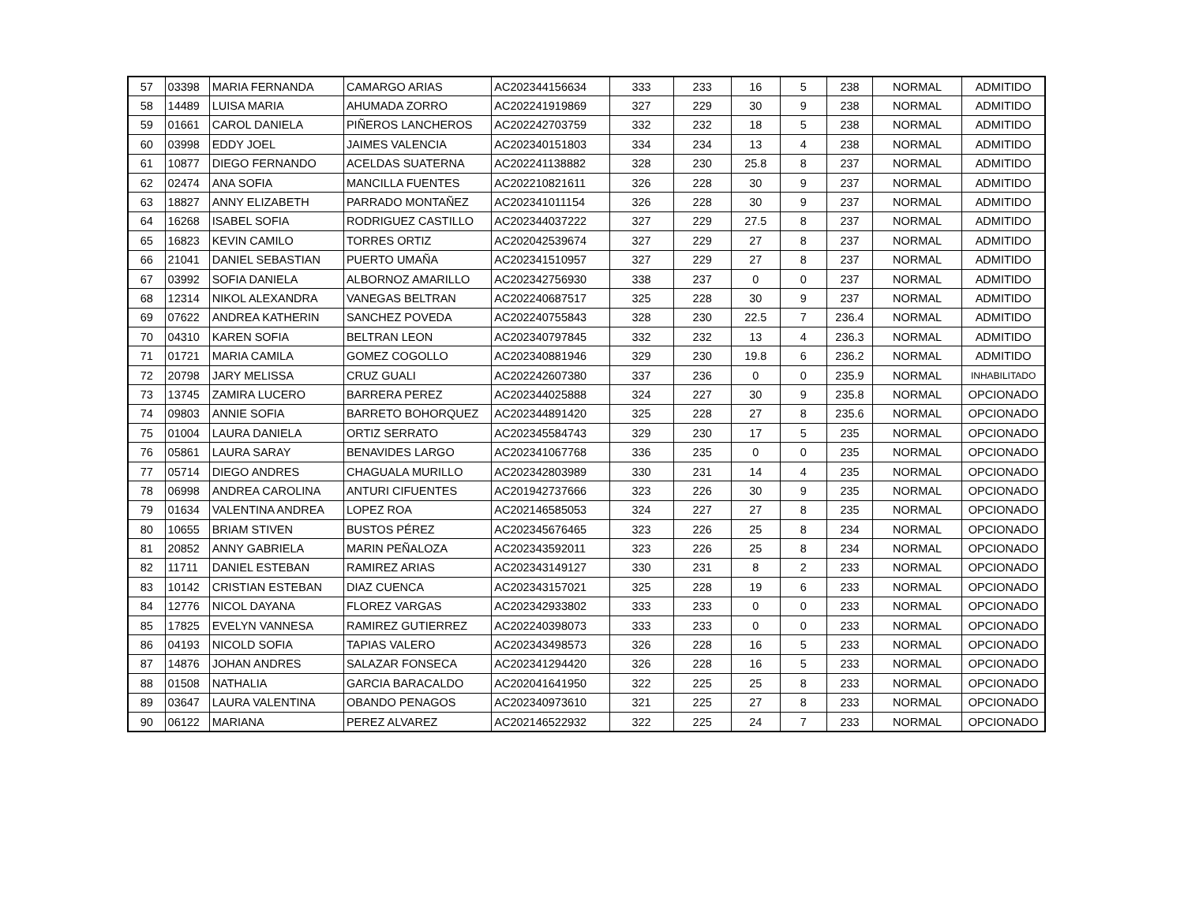| 57 | 03398 | MARIA FERNANDA | CAMARGO ARIAS | AC202344156634 | 333 | 233 | 16 | 5 | 238 | NORMAL | ADMITIDO |
| 58 | 14489 | LUISA MARIA | AHUMADA ZORRO | AC202241919869 | 327 | 229 | 30 | 9 | 238 | NORMAL | ADMITIDO |
| 59 | 01661 | CAROL DANIELA | PIÑEROS LANCHEROS | AC202242703759 | 332 | 232 | 18 | 5 | 238 | NORMAL | ADMITIDO |
| 60 | 03998 | EDDY JOEL | JAIMES VALENCIA | AC202340151803 | 334 | 234 | 13 | 4 | 238 | NORMAL | ADMITIDO |
| 61 | 10877 | DIEGO FERNANDO | ACELDAS SUATERNA | AC202241138882 | 328 | 230 | 25.8 | 8 | 237 | NORMAL | ADMITIDO |
| 62 | 02474 | ANA SOFIA | MANCILLA FUENTES | AC202210821611 | 326 | 228 | 30 | 9 | 237 | NORMAL | ADMITIDO |
| 63 | 18827 | ANNY ELIZABETH | PARRADO MONTAÑEZ | AC202341011154 | 326 | 228 | 30 | 9 | 237 | NORMAL | ADMITIDO |
| 64 | 16268 | ISABEL SOFIA | RODRIGUEZ CASTILLO | AC202344037222 | 327 | 229 | 27.5 | 8 | 237 | NORMAL | ADMITIDO |
| 65 | 16823 | KEVIN CAMILO | TORRES ORTIZ | AC202042539674 | 327 | 229 | 27 | 8 | 237 | NORMAL | ADMITIDO |
| 66 | 21041 | DANIEL SEBASTIAN | PUERTO UMAÑA | AC202341510957 | 327 | 229 | 27 | 8 | 237 | NORMAL | ADMITIDO |
| 67 | 03992 | SOFIA DANIELA | ALBORNOZ AMARILLO | AC202342756930 | 338 | 237 | 0 | 0 | 237 | NORMAL | ADMITIDO |
| 68 | 12314 | NIKOL ALEXANDRA | VANEGAS BELTRAN | AC202240687517 | 325 | 228 | 30 | 9 | 237 | NORMAL | ADMITIDO |
| 69 | 07622 | ANDREA KATHERIN | SANCHEZ POVEDA | AC202240755843 | 328 | 230 | 22.5 | 7 | 236.4 | NORMAL | ADMITIDO |
| 70 | 04310 | KAREN SOFIA | BELTRAN LEON | AC202340797845 | 332 | 232 | 13 | 4 | 236.3 | NORMAL | ADMITIDO |
| 71 | 01721 | MARIA CAMILA | GOMEZ COGOLLO | AC202340881946 | 329 | 230 | 19.8 | 6 | 236.2 | NORMAL | ADMITIDO |
| 72 | 20798 | JARY MELISSA | CRUZ GUALI | AC202242607380 | 337 | 236 | 0 | 0 | 235.9 | NORMAL | INHABILITADO |
| 73 | 13745 | ZAMIRA LUCERO | BARRERA PEREZ | AC202344025888 | 324 | 227 | 30 | 9 | 235.8 | NORMAL | OPCIONADO |
| 74 | 09803 | ANNIE SOFIA | BARRETO BOHORQUEZ | AC202344891420 | 325 | 228 | 27 | 8 | 235.6 | NORMAL | OPCIONADO |
| 75 | 01004 | LAURA DANIELA | ORTIZ SERRATO | AC202345584743 | 329 | 230 | 17 | 5 | 235 | NORMAL | OPCIONADO |
| 76 | 05861 | LAURA SARAY | BENAVIDES LARGO | AC202341067768 | 336 | 235 | 0 | 0 | 235 | NORMAL | OPCIONADO |
| 77 | 05714 | DIEGO ANDRES | CHAGUALA MURILLO | AC202342803989 | 330 | 231 | 14 | 4 | 235 | NORMAL | OPCIONADO |
| 78 | 06998 | ANDREA CAROLINA | ANTURI CIFUENTES | AC201942737666 | 323 | 226 | 30 | 9 | 235 | NORMAL | OPCIONADO |
| 79 | 01634 | VALENTINA ANDREA | LOPEZ ROA | AC202146585053 | 324 | 227 | 27 | 8 | 235 | NORMAL | OPCIONADO |
| 80 | 10655 | BRIAM STIVEN | BUSTOS PÉREZ | AC202345676465 | 323 | 226 | 25 | 8 | 234 | NORMAL | OPCIONADO |
| 81 | 20852 | ANNY GABRIELA | MARIN PEÑALOZA | AC202343592011 | 323 | 226 | 25 | 8 | 234 | NORMAL | OPCIONADO |
| 82 | 11711 | DANIEL ESTEBAN | RAMIREZ ARIAS | AC202343149127 | 330 | 231 | 8 | 2 | 233 | NORMAL | OPCIONADO |
| 83 | 10142 | CRISTIAN ESTEBAN | DIAZ CUENCA | AC202343157021 | 325 | 228 | 19 | 6 | 233 | NORMAL | OPCIONADO |
| 84 | 12776 | NICOL DAYANA | FLOREZ VARGAS | AC202342933802 | 333 | 233 | 0 | 0 | 233 | NORMAL | OPCIONADO |
| 85 | 17825 | EVELYN VANNESA | RAMIREZ GUTIERREZ | AC202240398073 | 333 | 233 | 0 | 0 | 233 | NORMAL | OPCIONADO |
| 86 | 04193 | NICOLD SOFIA | TAPIAS VALERO | AC202343498573 | 326 | 228 | 16 | 5 | 233 | NORMAL | OPCIONADO |
| 87 | 14876 | JOHAN ANDRES | SALAZAR FONSECA | AC202341294420 | 326 | 228 | 16 | 5 | 233 | NORMAL | OPCIONADO |
| 88 | 01508 | NATHALIA | GARCIA BARACALDO | AC202041641950 | 322 | 225 | 25 | 8 | 233 | NORMAL | OPCIONADO |
| 89 | 03647 | LAURA VALENTINA | OBANDO PENAGOS | AC202340973610 | 321 | 225 | 27 | 8 | 233 | NORMAL | OPCIONADO |
| 90 | 06122 | MARIANA | PEREZ ALVAREZ | AC202146522932 | 322 | 225 | 24 | 7 | 233 | NORMAL | OPCIONADO |